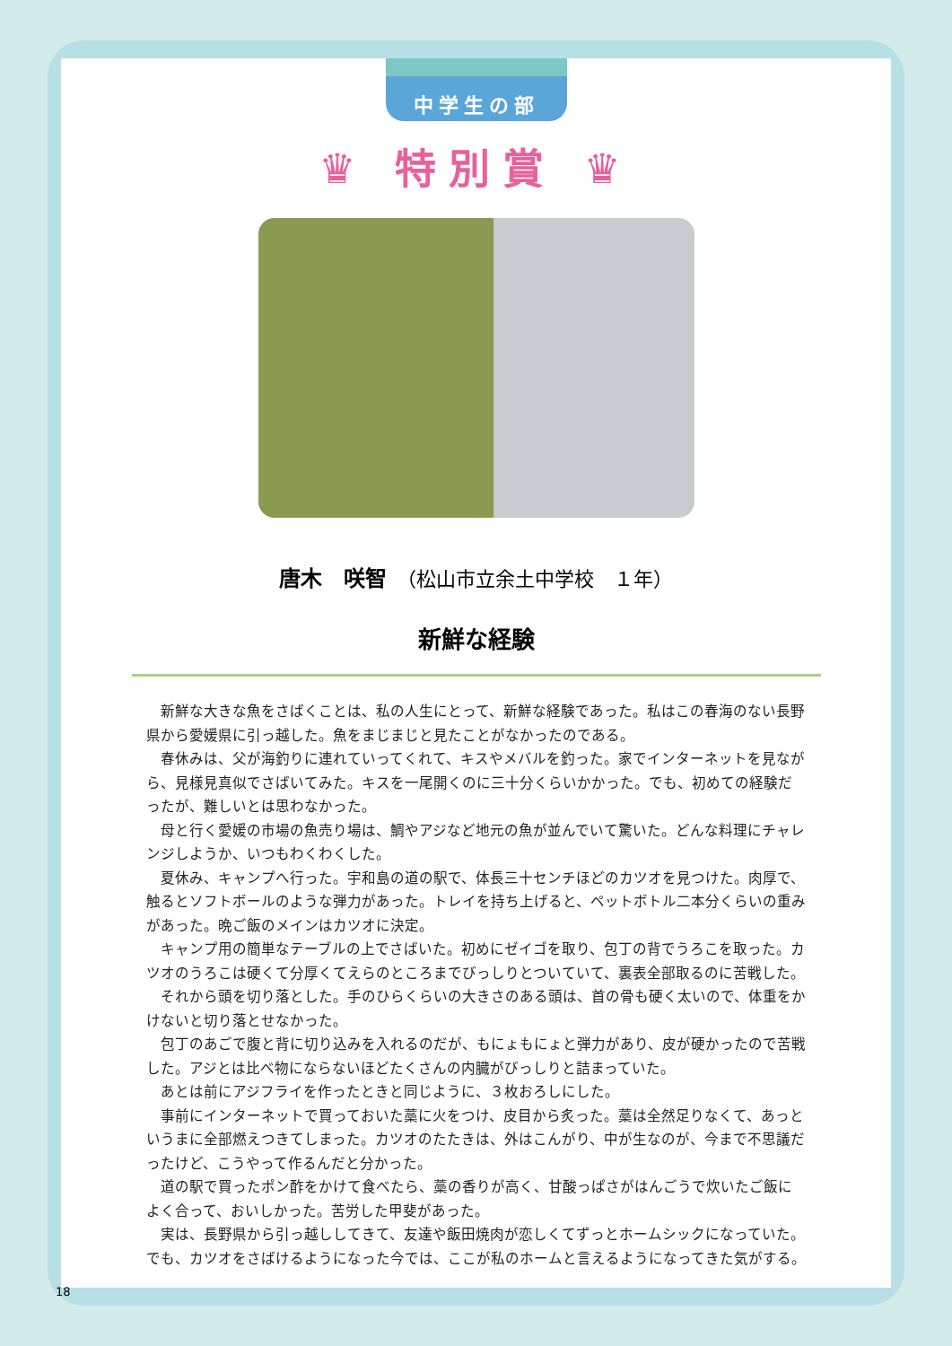中学生の部
♛ 特別賞 ♛
唐木　咲智　（松山市立余土中学校　１年）
新鮮な経験
新鮮な大きな魚をさばくことは、私の人生にとって、新鮮な経験であった。私はこの春海のない長野県から愛媛県に引っ越した。魚をまじまじと見たことがなかったのである。
春休みは、父が海釣りに連れていってくれて、キスやメバルを釣った。家でインターネットを見ながら、見様見真似でさばいてみた。キスを一尾開くのに三十分くらいかかった。でも、初めての経験だったが、難しいとは思わなかった。
母と行く愛媛の市場の魚売り場は、鯛やアジなど地元の魚が並んでいて驚いた。どんな料理にチャレンジしようか、いつもわくわくした。
夏休み、キャンプへ行った。宇和島の道の駅で、体長三十センチほどのカツオを見つけた。肉厚で、触るとソフトボールのような弾力があった。トレイを持ち上げると、ペットボトル二本分くらいの重みがあった。晩ご飯のメインはカツオに決定。
キャンプ用の簡単なテーブルの上でさばいた。初めにゼイゴを取り、包丁の背でうろこを取った。カツオのうろこは硬くて分厚くてえらのところまでびっしりとついていて、裏表全部取るのに苦戦した。
それから頭を切り落とした。手のひらくらいの大きさのある頭は、首の骨も硬く太いので、体重をかけないと切り落とせなかった。
包丁のあごで腹と背に切り込みを入れるのだが、もにょもにょと弾力があり、皮が硬かったので苦戦した。アジとは比べ物にならないほどたくさんの内臓がびっしりと詰まっていた。
あとは前にアジフライを作ったときと同じように、３枚おろしにした。
事前にインターネットで買っておいた藁に火をつけ、皮目から炙った。藁は全然足りなくて、あっというまに全部燃えつきてしまった。カツオのたたきは、外はこんがり、中が生なのが、今まで不思議だったけど、こうやって作るんだと分かった。
道の駅で買ったポン酢をかけて食べたら、藁の香りが高く、甘酸っぱさがはんごうで炊いたご飯によく合って、おいしかった。苦労した甲斐があった。
実は、長野県から引っ越ししてきて、友達や飯田焼肉が恋しくてずっとホームシックになっていた。でも、カツオをさばけるようになった今では、ここが私のホームと言えるようになってきた気がする。
18